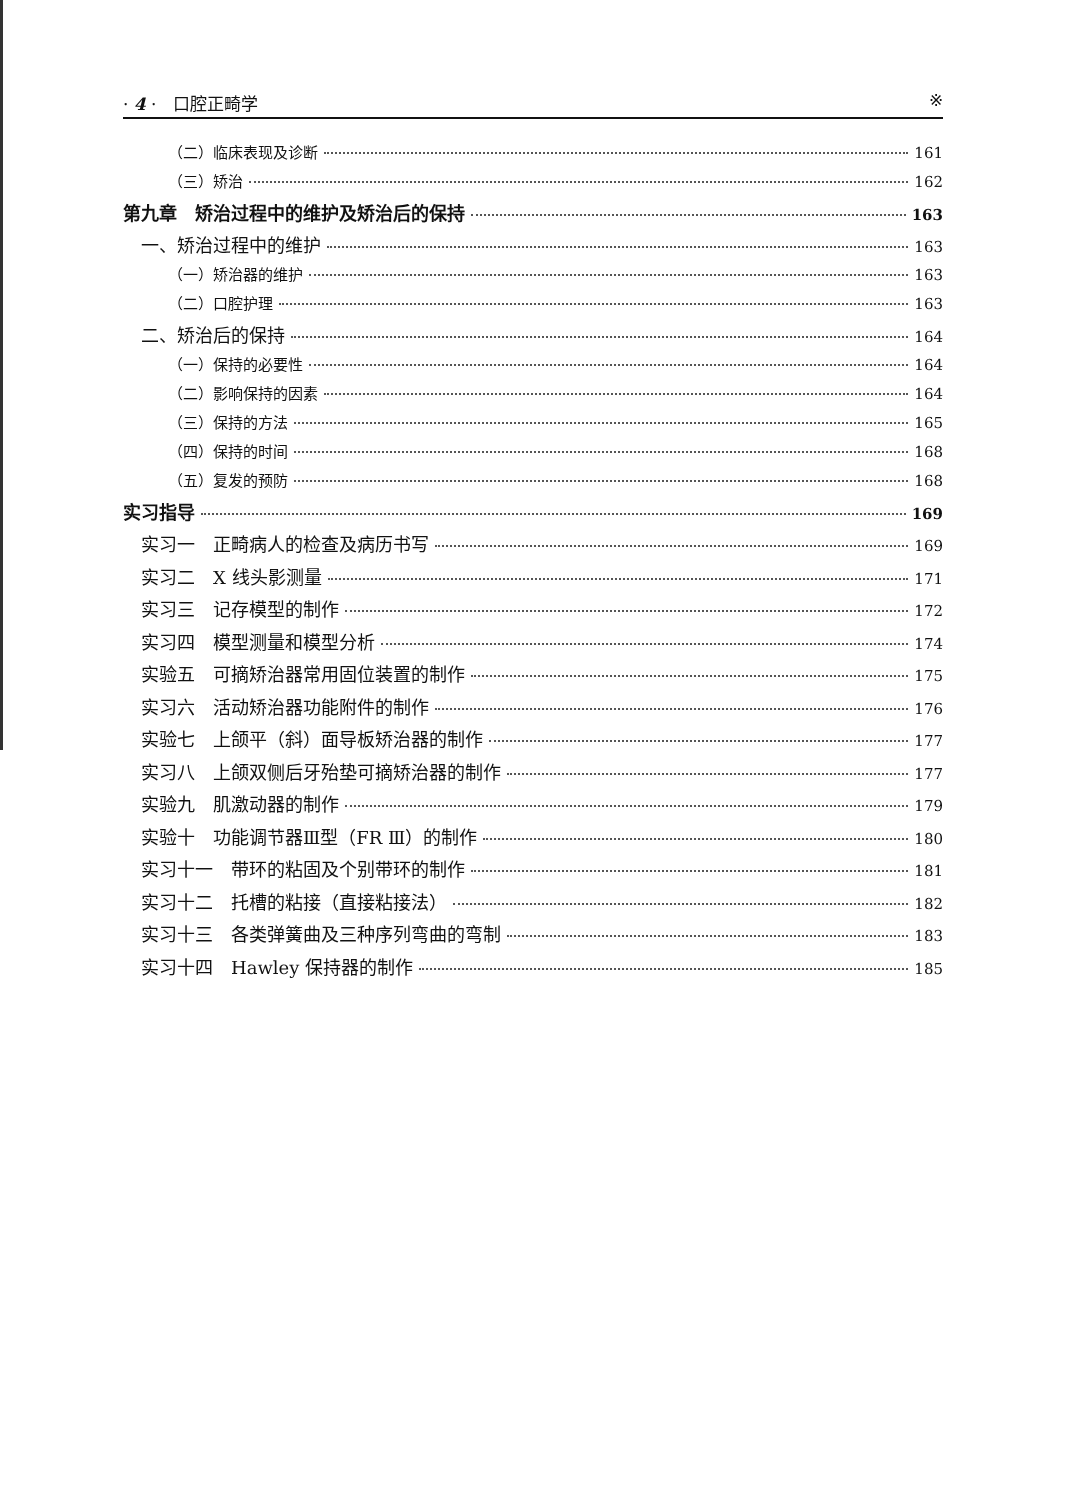· 4 · 口腔正畸学 ※
（二）临床表现及诊断 161
（三）矫治 162
第九章　矫治过程中的维护及矫治后的保持 163
一、矫治过程中的维护 163
（一）矫治器的维护 163
（二）口腔护理 163
二、矫治后的保持 164
（一）保持的必要性 164
（二）影响保持的因素 164
（三）保持的方法 165
（四）保持的时间 168
（五）复发的预防 168
实习指导 169
实习一　正畸病人的检查及病历书写 169
实习二　X 线头影测量 171
实习三　记存模型的制作 172
实习四　模型测量和模型分析 174
实验五　可摘矫治器常用固位装置的制作 175
实习六　活动矫治器功能附件的制作 176
实验七　上颌平（斜）面导板矫治器的制作 177
实习八　上颌双侧后牙殆垫可摘矫治器的制作 177
实验九　肌激动器的制作 179
实验十　功能调节器Ⅲ型（FR Ⅲ）的制作 180
实习十一　带环的粘固及个别带环的制作 181
实习十二　托槽的粘接（直接粘接法） 182
实习十三　各类弹簧曲及三种序列弯曲的弯制 183
实习十四　Hawley 保持器的制作 185